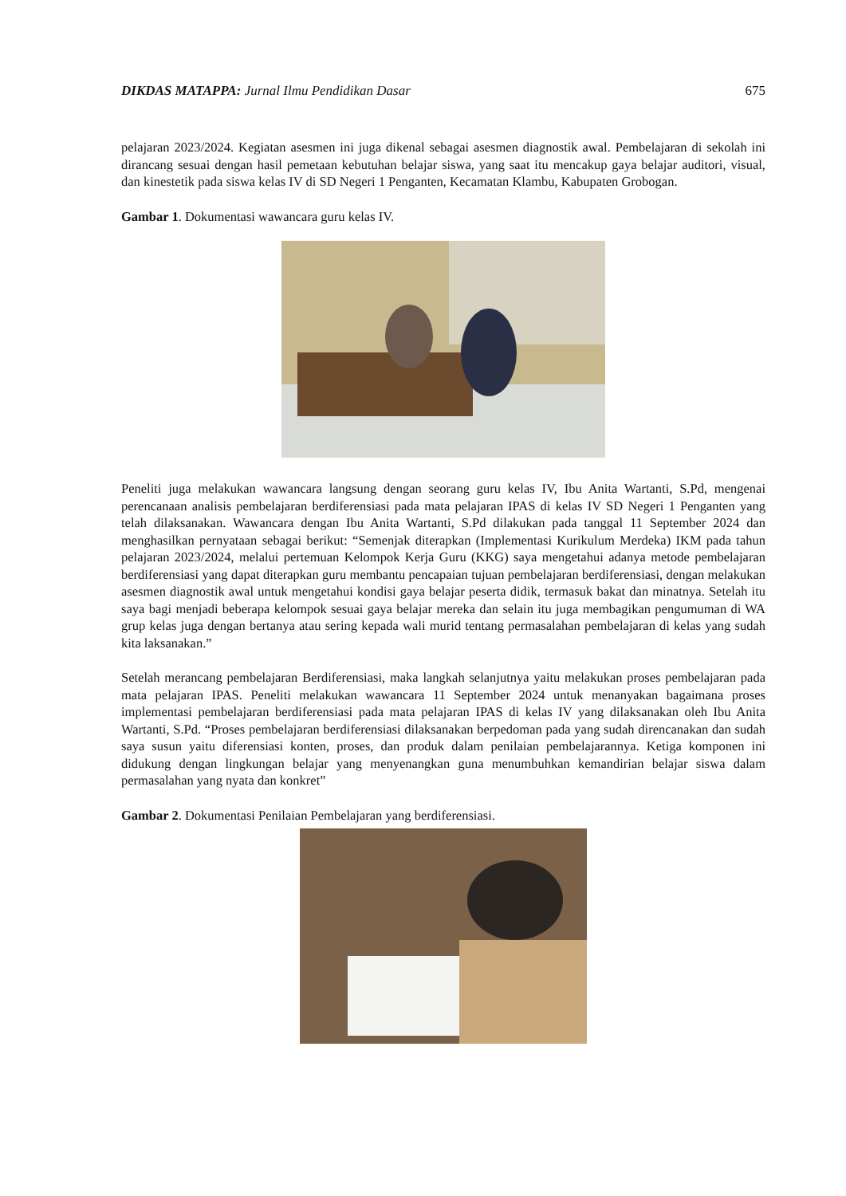DIKDAS MATAPPA: Jurnal Ilmu Pendidikan Dasar 675
pelajaran 2023/2024. Kegiatan asesmen ini juga dikenal sebagai asesmen diagnostik awal. Pembelajaran di sekolah ini dirancang sesuai dengan hasil pemetaan kebutuhan belajar siswa, yang saat itu mencakup gaya belajar auditori, visual, dan kinestetik pada siswa kelas IV di SD Negeri 1 Penganten, Kecamatan Klambu, Kabupaten Grobogan.
Gambar 1. Dokumentasi wawancara guru kelas IV.
Peneliti juga melakukan wawancara langsung dengan seorang guru kelas IV, Ibu Anita Wartanti, S.Pd, mengenai perencanaan analisis pembelajaran berdiferensiasi pada mata pelajaran IPAS di kelas IV SD Negeri 1 Penganten yang telah dilaksanakan. Wawancara dengan Ibu Anita Wartanti, S.Pd dilakukan pada tanggal 11 September 2024 dan menghasilkan pernyataan sebagai berikut: “Semenjak diterapkan (Implementasi Kurikulum Merdeka) IKM pada tahun pelajaran 2023/2024, melalui pertemuan Kelompok Kerja Guru (KKG) saya mengetahui adanya metode pembelajaran berdiferensiasi yang dapat diterapkan guru membantu pencapaian tujuan pembelajaran berdiferensiasi, dengan melakukan asesmen diagnostik awal untuk mengetahui kondisi gaya belajar peserta didik, termasuk bakat dan minatnya. Setelah itu saya bagi menjadi beberapa kelompok sesuai gaya belajar mereka dan selain itu juga membagikan pengumuman di WA grup kelas juga dengan bertanya atau sering kepada wali murid tentang permasalahan pembelajaran di kelas yang sudah kita laksanakan.”
Setelah merancang pembelajaran Berdiferensiasi, maka langkah selanjutnya yaitu melakukan proses pembelajaran pada mata pelajaran IPAS. Peneliti melakukan wawancara 11 September 2024 untuk menanyakan bagaimana proses implementasi pembelajaran berdiferensiasi pada mata pelajaran IPAS di kelas IV yang dilaksanakan oleh Ibu Anita Wartanti, S.Pd. “Proses pembelajaran berdiferensiasi dilaksanakan berpedoman pada yang sudah direncanakan dan sudah saya susun yaitu diferensiasi konten, proses, dan produk dalam penilaian pembelajarannya. Ketiga komponen ini didukung dengan lingkungan belajar yang menyenangkan guna menumbuhkan kemandirian belajar siswa dalam permasalahan yang nyata dan konkret”
Gambar 2. Dokumentasi Penilaian Pembelajaran yang berdiferensiasi.